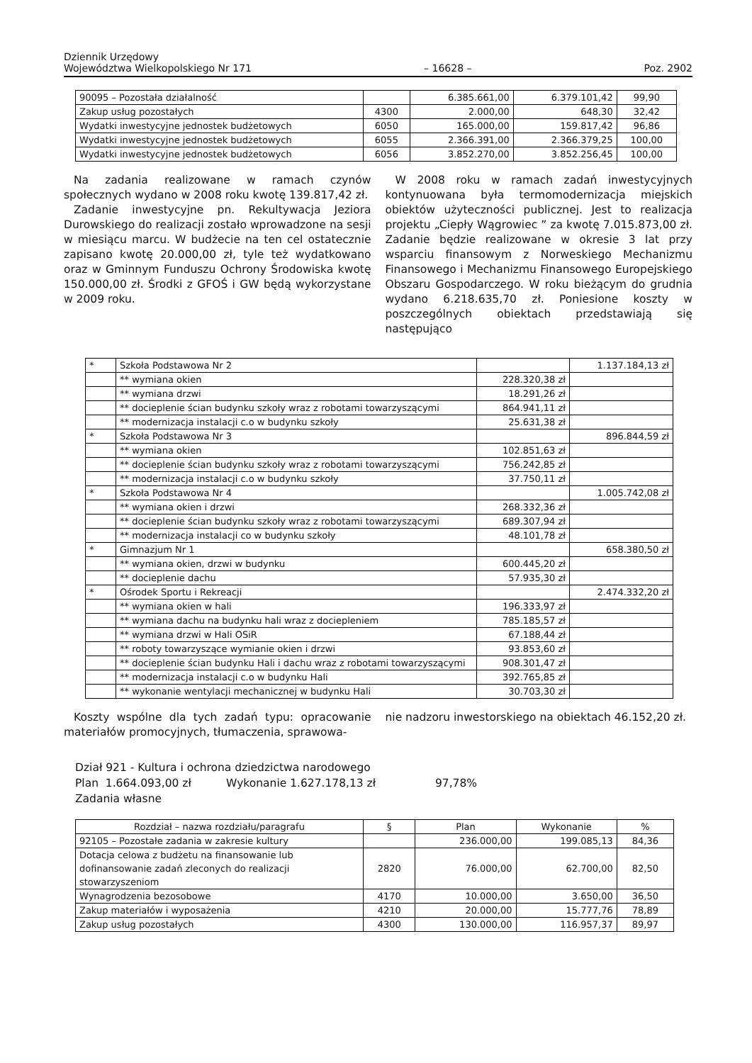Dziennik Urzędowy
Województwa Wielkopolskiego Nr 171
– 16628 –
Poz. 2902
| 90095 – Pozostała działalność | | 6.385.661,00 | 6.379.101,42 | 99,90 |
| Zakup usług pozostałych | 4300 | 2.000,00 | 648,30 | 32,42 |
| Wydatki inwestycyjne jednostek budżetowych | 6050 | 165.000,00 | 159.817,42 | 96,86 |
| Wydatki inwestycyjne jednostek budżetowych | 6055 | 2.366.391,00 | 2.366.379,25 | 100,00 |
| Wydatki inwestycyjne jednostek budżetowych | 6056 | 3.852.270,00 | 3.852.256,45 | 100,00 |
Na zadania realizowane w ramach czynów społecznych wydano w 2008 roku kwotę 139.817,42 zł.
Zadanie inwestycyjne pn. Rekultywacja Jeziora Durowskiego do realizacji zostało wprowadzone na sesji w miesiącu marcu. W budżecie na ten cel ostatecznie zapisano kwotę 20.000,00 zł, tyle też wydatkowano oraz w Gminnym Funduszu Ochrony Środowiska kwotę 150.000,00 zł. Środki z GFOŚ i GW będą wykorzystane w 2009 roku.
W 2008 roku w ramach zadań inwestycyjnych kontynuowana była termomodernizacja miejskich obiektów użyteczności publicznej. Jest to realizacja projektu „Ciepły Wągrowiec ” za kwotę 7.015.873,00 zł. Zadanie będzie realizowane w okresie 3 lat przy wsparciu finansowym z Norweskiego Mechanizmu Finansowego i Mechanizmu Finansowego Europejskiego Obszaru Gospodarczego. W roku bieżącym do grudnia wydano 6.218.635,70 zł. Poniesione koszty w poszczególnych obiektach przedstawiają się następująco
| * | Szkoła Podstawowa Nr 2 | | 1.137.184,13 zł |
| | ** wymiana okien | 228.320,38 zł | |
| | ** wymiana drzwi | 18.291,26 zł | |
| | ** docieplenie ścian budynku szkoły wraz z robotami towarzyszącymi | 864.941,11 zł | |
| | ** modernizacja instalacji c.o w budynku szkoły | 25.631,38 zł | |
| * | Szkoła Podstawowa Nr 3 | | 896.844,59 zł |
| | ** wymiana okien | 102.851,63 zł | |
| | ** docieplenie ścian budynku szkoły wraz z robotami towarzyszącymi | 756.242,85 zł | |
| | ** modernizacja instalacji c.o w budynku szkoły | 37.750,11 zł | |
| * | Szkoła Podstawowa Nr 4 | | 1.005.742,08 zł |
| | ** wymiana okien i drzwi | 268.332,36 zł | |
| | ** docieplenie ścian budynku szkoły wraz z robotami towarzyszącymi | 689.307,94 zł | |
| | ** modernizacja instalacji co w budynku szkoły | 48.101,78 zł | |
| * | Gimnazjum Nr 1 | | 658.380,50 zł |
| | ** wymiana okien, drzwi w budynku | 600.445,20 zł | |
| | ** docieplenie dachu | 57.935,30 zł | |
| * | Ośrodek Sportu i Rekreacji | | 2.474.332,20 zł |
| | ** wymiana okien w hali | 196.333,97 zł | |
| | ** wymiana dachu na budynku hali wraz z dociepleniem | 785.185,57 zł | |
| | ** wymiana drzwi w Hali OSiR | 67.188,44 zł | |
| | ** roboty towarzyszące wymianie okien i drzwi | 93.853,60 zł | |
| | ** docieplenie ścian budynku Hali i dachu wraz z robotami towarzyszącymi | 908.301,47 zł | |
| | ** modernizacja instalacji c.o w budynku Hali | 392.765,85 zł | |
| | ** wykonanie wentylacji mechanicznej w budynku Hali | 30.703,30 zł | |
Koszty wspólne dla tych zadań typu: opracowanie materiałów promocyjnych, tłumaczenia, sprawowa-
nie nadzoru inwestorskiego na obiektach 46.152,20 zł.
Dział 921 - Kultura i ochrona dziedzictwa narodowego
Plan 1.664.093,00 zł Wykonanie 1.627.178,13 zł 97,78%
Zadania własne
| Rozdział – nazwa rozdziału/paragrafu | § | Plan | Wykonanie | % |
| --- | --- | --- | --- | --- |
| 92105 – Pozostałe zadania w zakresie kultury | | 236.000,00 | 199.085,13 | 84,36 |
| Dotacja celowa z budżetu na finansowanie lub dofinansowanie zadań zleconych do realizacji stowarzyszeniom | 2820 | 76.000,00 | 62.700,00 | 82,50 |
| Wynagrodzenia bezosobowe | 4170 | 10.000,00 | 3.650,00 | 36,50 |
| Zakup materiałów i wyposażenia | 4210 | 20.000,00 | 15.777,76 | 78,89 |
| Zakup usług pozostałych | 4300 | 130.000,00 | 116.957,37 | 89,97 |